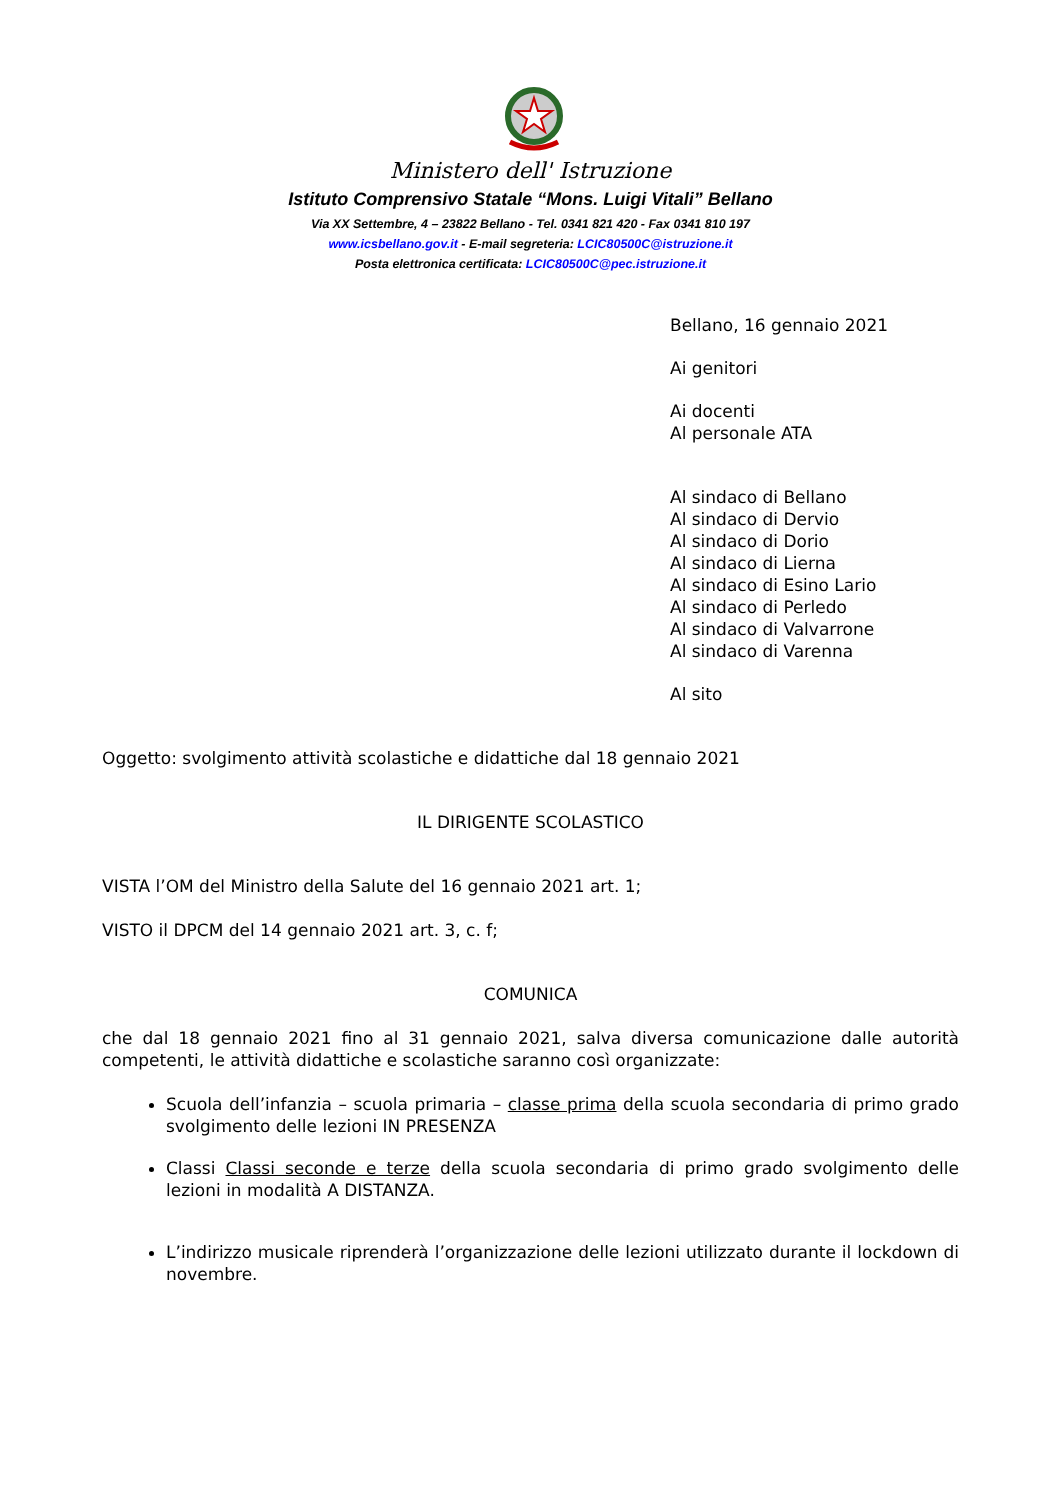Ministero dell' Istruzione
Istituto Comprensivo Statale “Mons. Luigi Vitali” Bellano
Via XX Settembre, 4 – 23822 Bellano - Tel. 0341 821 420 - Fax 0341 810 197
www.icsbellano.gov.it - E-mail segreteria: LCIC80500C@istruzione.it
Posta elettronica certificata: LCIC80500C@pec.istruzione.it
Bellano, 16 gennaio 2021
Ai genitori
Ai docenti
Al personale ATA
Al sindaco di Bellano
Al sindaco di Dervio
Al sindaco di Dorio
Al sindaco di Lierna
Al sindaco di Esino Lario
Al sindaco di Perledo
Al sindaco di Valvarrone
Al sindaco di Varenna
Al sito
Oggetto: svolgimento attività scolastiche e didattiche dal 18 gennaio 2021
IL DIRIGENTE SCOLASTICO
VISTA l’OM del Ministro della Salute del 16 gennaio 2021 art. 1;
VISTO il DPCM del 14 gennaio 2021 art. 3, c. f;
COMUNICA
che dal 18 gennaio 2021 fino al 31 gennaio 2021, salva diversa comunicazione dalle autorità competenti, le attività didattiche e scolastiche saranno così organizzate:
Scuola dell’infanzia – scuola primaria – classe prima della scuola secondaria di primo grado svolgimento delle lezioni IN PRESENZA
Classi Classi seconde e terze della scuola secondaria di primo grado svolgimento delle lezioni in modalità A DISTANZA.
L’indirizzo musicale riprenderà l’organizzazione delle lezioni utilizzato durante il lockdown di novembre.